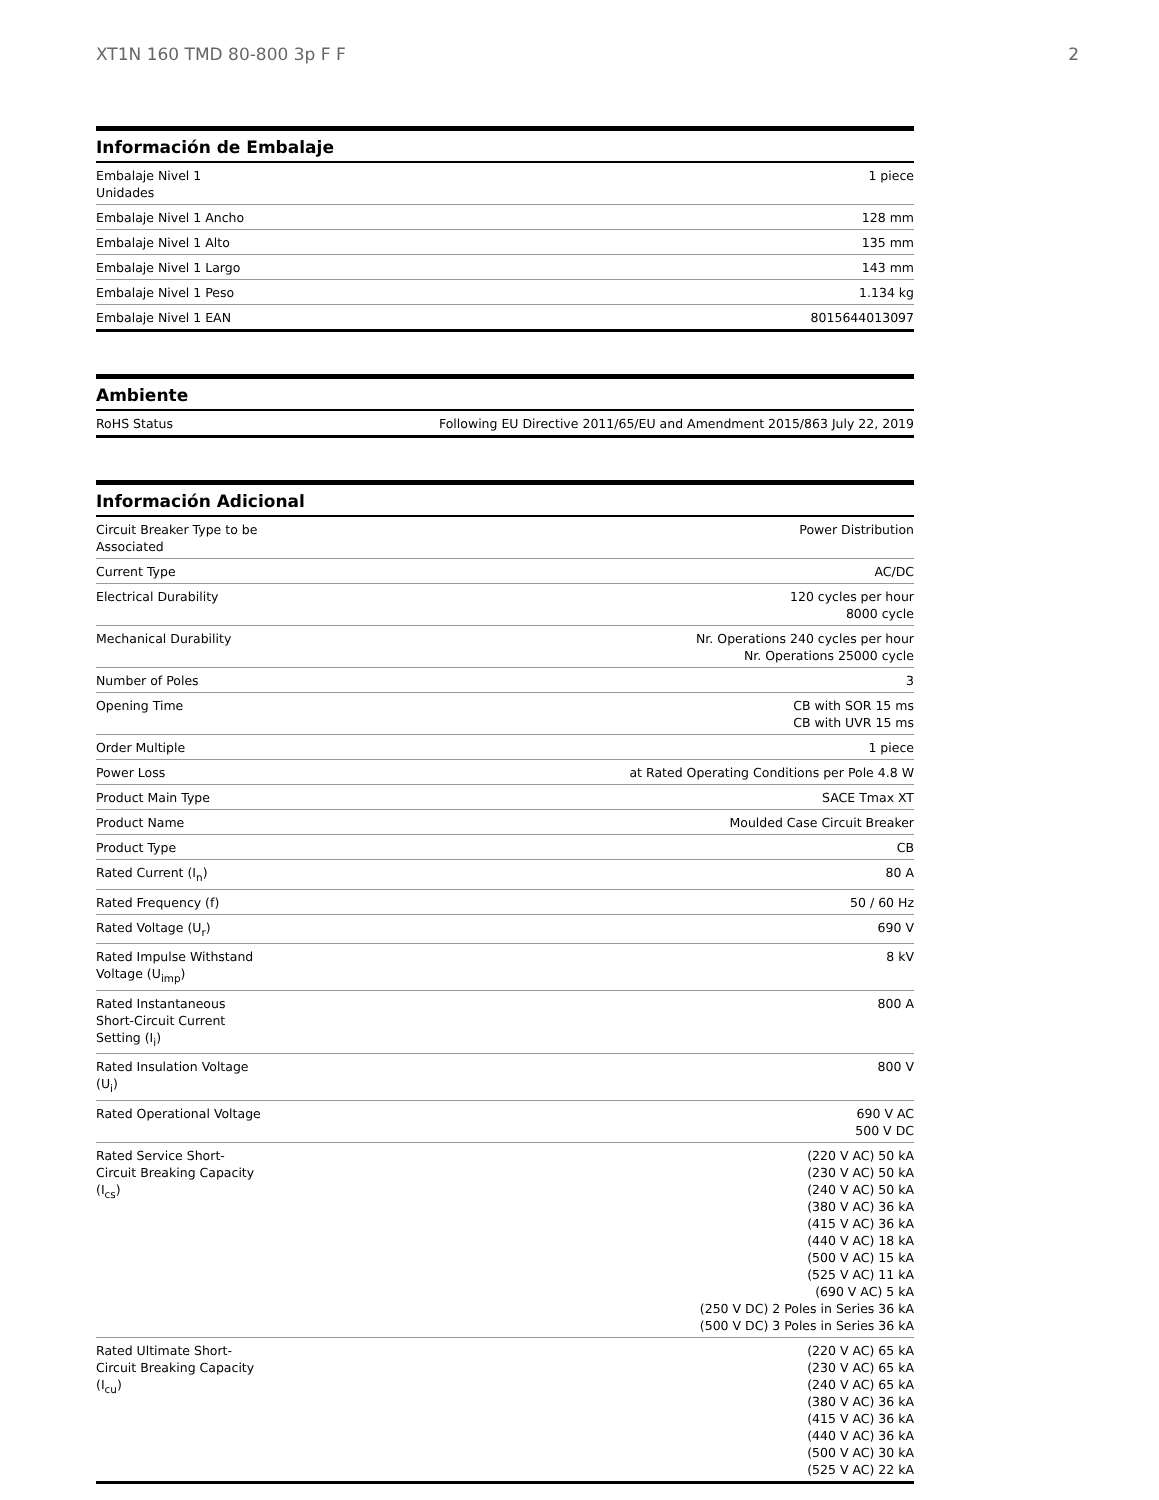XT1N 160 TMD 80-800 3p F F 2
Información de Embalaje
| Embalaje Nivel 1 Unidades | 1 piece |
| Embalaje Nivel 1 Ancho | 128 mm |
| Embalaje Nivel 1 Alto | 135 mm |
| Embalaje Nivel 1 Largo | 143 mm |
| Embalaje Nivel 1 Peso | 1.134 kg |
| Embalaje Nivel 1 EAN | 8015644013097 |
Ambiente
| RoHS Status | Following EU Directive 2011/65/EU and Amendment 2015/863 July 22, 2019 |
Información Adicional
| Circuit Breaker Type to be Associated | Power Distribution |
| Current Type | AC/DC |
| Electrical Durability | 120 cycles per hour 8000 cycle |
| Mechanical Durability | Nr. Operations 240 cycles per hour Nr. Operations 25000 cycle |
| Number of Poles | 3 |
| Opening Time | CB with SOR 15 ms CB with UVR 15 ms |
| Order Multiple | 1 piece |
| Power Loss | at Rated Operating Conditions per Pole 4.8 W |
| Product Main Type | SACE Tmax XT |
| Product Name | Moulded Case Circuit Breaker |
| Product Type | CB |
| Rated Current (I<sub>n</sub>) | 80 A |
| Rated Frequency (f) | 50 / 60 Hz |
| Rated Voltage (U<sub>r</sub>) | 690 V |
| Rated Impulse Withstand Voltage (U<sub>imp</sub>) | 8 kV |
| Rated Instantaneous Short-Circuit Current Setting (I<sub>i</sub>) | 800 A |
| Rated Insulation Voltage (U<sub>i</sub>) | 800 V |
| Rated Operational Voltage | 690 V AC 500 V DC |
| Rated Service Short-Circuit Breaking Capacity (I<sub>cs</sub>) | (220 V AC) 50 kA (230 V AC) 50 kA (240 V AC) 50 kA (380 V AC) 36 kA (415 V AC) 36 kA (440 V AC) 18 kA (500 V AC) 15 kA (525 V AC) 11 kA (690 V AC) 5 kA (250 V DC) 2 Poles in Series 36 kA (500 V DC) 3 Poles in Series 36 kA |
| Rated Ultimate Short-Circuit Breaking Capacity (I<sub>cu</sub>) | (220 V AC) 65 kA (230 V AC) 65 kA (240 V AC) 65 kA (380 V AC) 36 kA (415 V AC) 36 kA (440 V AC) 36 kA (500 V AC) 30 kA (525 V AC) 22 kA |